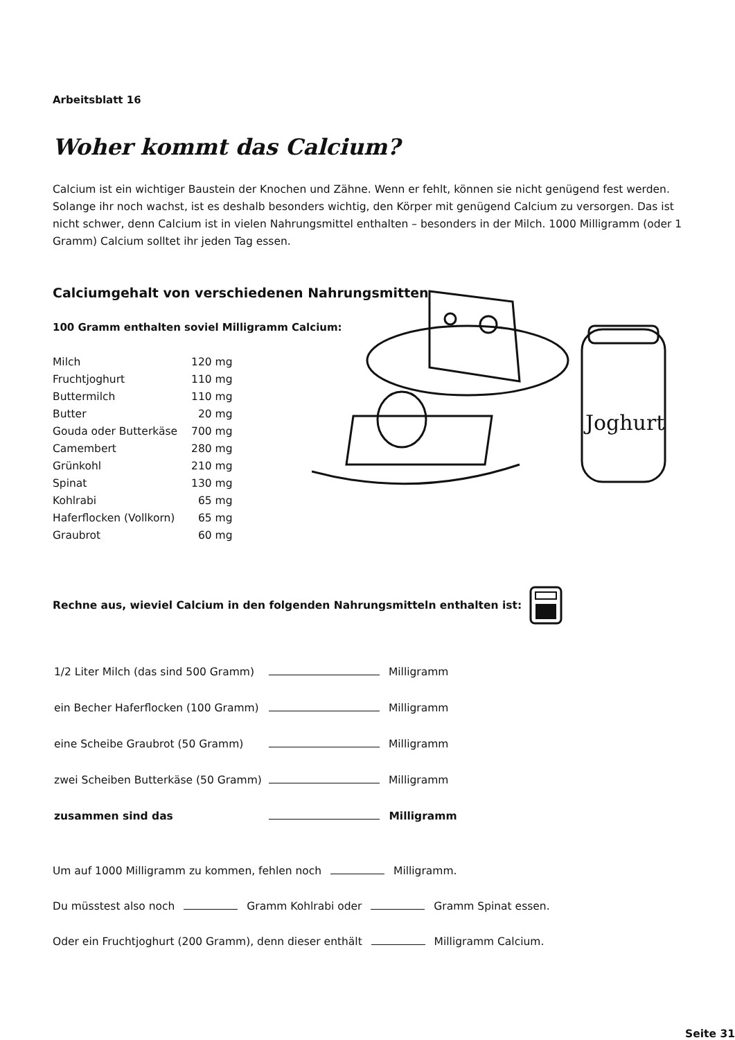Arbeitsblatt 16
Woher kommt das Calcium?
Calcium ist ein wichtiger Baustein der Knochen und Zähne. Wenn er fehlt, können sie nicht genügend fest werden. Solange ihr noch wachst, ist es deshalb besonders wichtig, den Körper mit genügend Calcium zu versorgen. Das ist nicht schwer, denn Calcium ist in vielen Nahrungsmittel enthalten – besonders in der Milch. 1000 Milligramm (oder 1 Gramm) Calcium solltet ihr jeden Tag essen.
Calciumgehalt von verschiedenen Nahrungsmitten
100 Gramm enthalten soviel Milligramm Calcium:
| Milch | 120 mg |
| Fruchtjoghurt | 110 mg |
| Buttermilch | 110 mg |
| Butter | 20 mg |
| Gouda oder Butterkäse | 700 mg |
| Camembert | 280 mg |
| Grünkohl | 210 mg |
| Spinat | 130 mg |
| Kohlrabi | 65 mg |
| Haferflocken (Vollkorn) | 65 mg |
| Graubrot | 60 mg |
Joghurt
Rechne aus, wieviel Calcium in den folgenden Nahrungsmitteln enthalten ist:
| 1/2 Liter Milch (das sind 500 Gramm) | Milligramm |
| ein Becher Haferflocken (100 Gramm) | Milligramm |
| eine Scheibe Graubrot (50 Gramm) | Milligramm |
| zwei Scheiben Butterkäse (50 Gramm) | Milligramm |
| zusammen sind das | Milligramm |
Um auf 1000 Milligramm zu kommen, fehlen noch Milligramm.
Du müsstest also noch Gramm Kohlrabi oder Gramm Spinat essen.
Oder ein Fruchtjoghurt (200 Gramm), denn dieser enthält Milligramm Calcium.
Seite 31